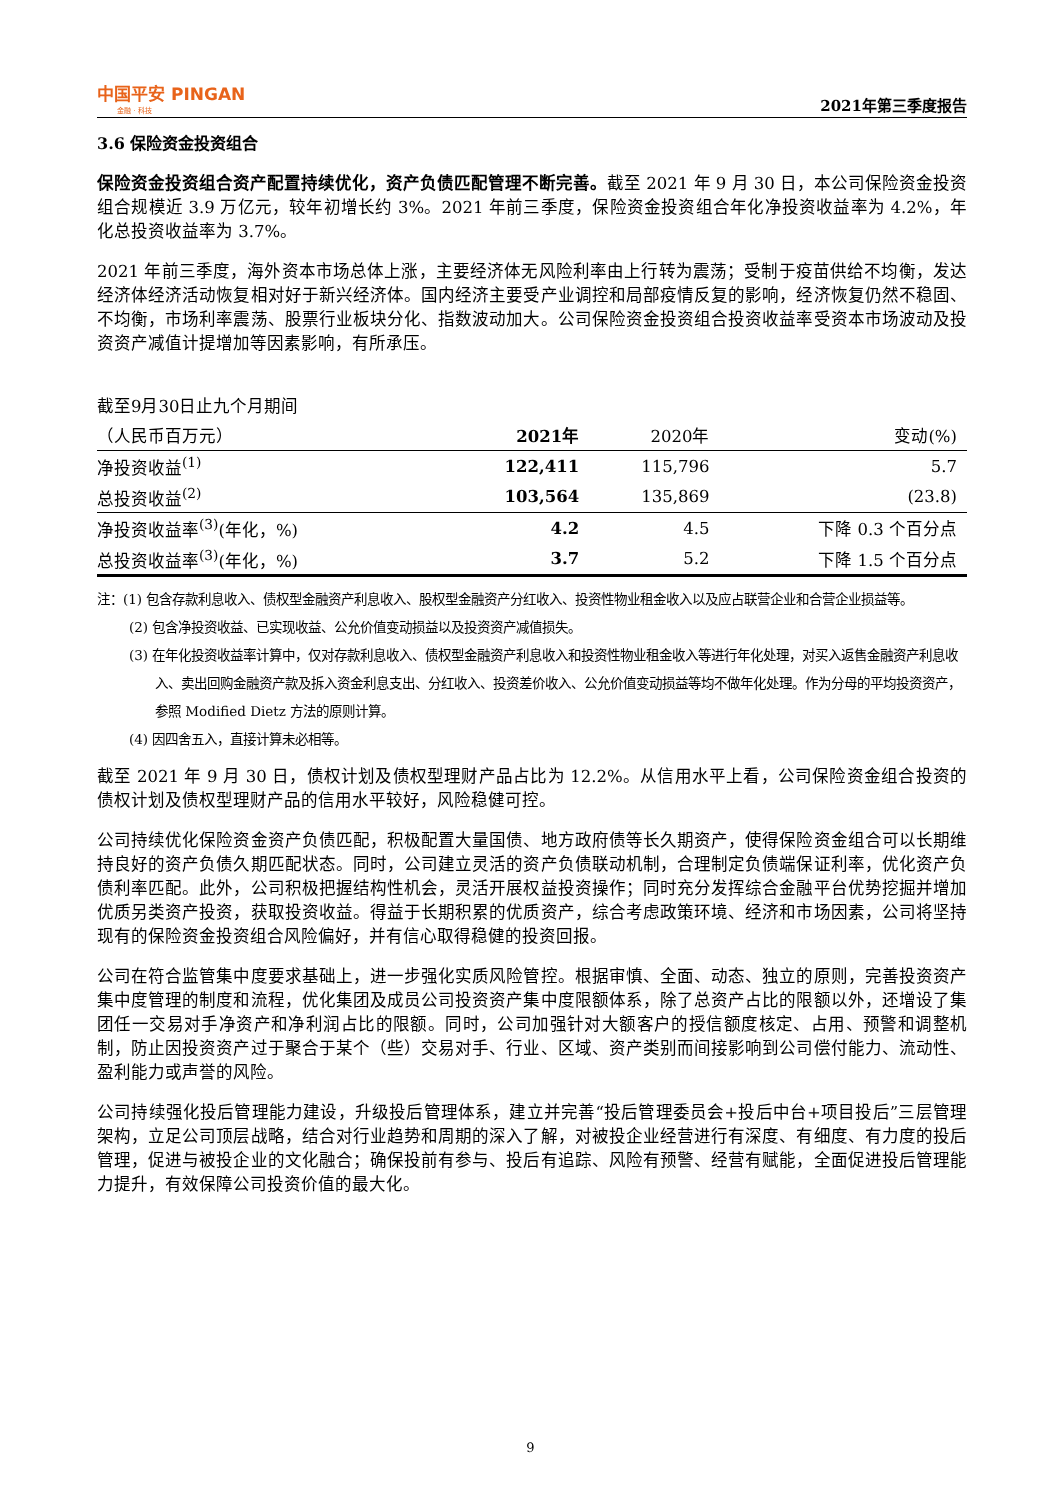中国平安 PINGAN
金融 · 科技
2021年第三季度报告
3.6 保险资金投资组合
保险资金投资组合资产配置持续优化，资产负债匹配管理不断完善。截至 2021 年 9 月 30 日，本公司保险资金投资组合规模近 3.9 万亿元，较年初增长约 3%。2021 年前三季度，保险资金投资组合年化净投资收益率为 4.2%，年化总投资收益率为 3.7%。
2021 年前三季度，海外资本市场总体上涨，主要经济体无风险利率由上行转为震荡；受制于疫苗供给不均衡，发达经济体经济活动恢复相对好于新兴经济体。国内经济主要受产业调控和局部疫情反复的影响，经济恢复仍然不稳固、不均衡，市场利率震荡、股票行业板块分化、指数波动加大。公司保险资金投资组合投资收益率受资本市场波动及投资资产减值计提增加等因素影响，有所承压。
| 截至9月30日止九个月期间 | | | |
| （人民币百万元） | 2021年 | 2020年 | 变动(%) |
| 净投资收益<sup>(1)</sup> | 122,411 | 115,796 | 5.7 |
| 总投资收益<sup>(2)</sup> | 103,564 | 135,869 | (23.8) |
| 净投资收益率<sup>(3)</sup>(年化，%) | 4.2 | 4.5 | 下降 0.3 个百分点 |
| 总投资收益率<sup>(3)</sup>(年化，%) | 3.7 | 5.2 | 下降 1.5 个百分点 |
注：(1) 包含存款利息收入、债权型金融资产利息收入、股权型金融资产分红收入、投资性物业租金收入以及应占联营企业和合营企业损益等。
(2) 包含净投资收益、已实现收益、公允价值变动损益以及投资资产减值损失。
(3) 在年化投资收益率计算中，仅对存款利息收入、债权型金融资产利息收入和投资性物业租金收入等进行年化处理，对买入返售金融资产利息收入、卖出回购金融资产款及拆入资金利息支出、分红收入、投资差价收入、公允价值变动损益等均不做年化处理。作为分母的平均投资资产，参照 Modified Dietz 方法的原则计算。
(4) 因四舍五入，直接计算未必相等。
截至 2021 年 9 月 30 日，债权计划及债权型理财产品占比为 12.2%。从信用水平上看，公司保险资金组合投资的债权计划及债权型理财产品的信用水平较好，风险稳健可控。
公司持续优化保险资金资产负债匹配，积极配置大量国债、地方政府债等长久期资产，使得保险资金组合可以长期维持良好的资产负债久期匹配状态。同时，公司建立灵活的资产负债联动机制，合理制定负债端保证利率，优化资产负债利率匹配。此外，公司积极把握结构性机会，灵活开展权益投资操作；同时充分发挥综合金融平台优势挖掘并增加优质另类资产投资，获取投资收益。得益于长期积累的优质资产，综合考虑政策环境、经济和市场因素，公司将坚持现有的保险资金投资组合风险偏好，并有信心取得稳健的投资回报。
公司在符合监管集中度要求基础上，进一步强化实质风险管控。根据审慎、全面、动态、独立的原则，完善投资资产集中度管理的制度和流程，优化集团及成员公司投资资产集中度限额体系，除了总资产占比的限额以外，还增设了集团任一交易对手净资产和净利润占比的限额。同时，公司加强针对大额客户的授信额度核定、占用、预警和调整机制，防止因投资资产过于聚合于某个（些）交易对手、行业、区域、资产类别而间接影响到公司偿付能力、流动性、盈利能力或声誉的风险。
公司持续强化投后管理能力建设，升级投后管理体系，建立并完善“投后管理委员会+投后中台+项目投后”三层管理架构，立足公司顶层战略，结合对行业趋势和周期的深入了解，对被投企业经营进行有深度、有细度、有力度的投后管理，促进与被投企业的文化融合；确保投前有参与、投后有追踪、风险有预警、经营有赋能，全面促进投后管理能力提升，有效保障公司投资价值的最大化。
9